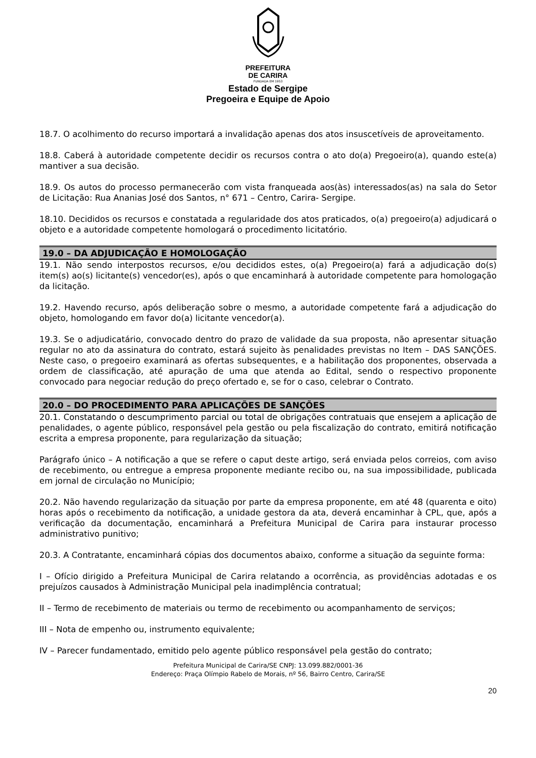PREFEITURA
DE CARIRA
FUNDADA EM 1953
Estado de Sergipe
Pregoeira e Equipe de Apoio
18.7. O acolhimento do recurso importará a invalidação apenas dos atos insuscetíveis de aproveitamento.
18.8. Caberá à autoridade competente decidir os recursos contra o ato do(a) Pregoeiro(a), quando este(a) mantiver a sua decisão.
18.9. Os autos do processo permanecerão com vista franqueada aos(às) interessados(as) na sala do Setor de Licitação: Rua Ananias José dos Santos, n° 671 – Centro, Carira- Sergipe.
18.10. Decididos os recursos e constatada a regularidade dos atos praticados, o(a) pregoeiro(a) adjudicará o objeto e a autoridade competente homologará o procedimento licitatório.
19.0 – DA ADJUDICAÇÃO E HOMOLOGAÇÃO
19.1. Não sendo interpostos recursos, e/ou decididos estes, o(a) Pregoeiro(a) fará a adjudicação do(s) item(s) ao(s) licitante(s) vencedor(es), após o que encaminhará à autoridade competente para homologação da licitação.
19.2. Havendo recurso, após deliberação sobre o mesmo, a autoridade competente fará a adjudicação do objeto, homologando em favor do(a) licitante vencedor(a).
19.3. Se o adjudicatário, convocado dentro do prazo de validade da sua proposta, não apresentar situação regular no ato da assinatura do contrato, estará sujeito às penalidades previstas no Item – DAS SANÇÕES. Neste caso, o pregoeiro examinará as ofertas subsequentes, e a habilitação dos proponentes, observada a ordem de classificação, até apuração de uma que atenda ao Edital, sendo o respectivo proponente convocado para negociar redução do preço ofertado e, se for o caso, celebrar o Contrato.
20.0 – DO PROCEDIMENTO PARA APLICAÇÕES DE SANÇÕES
20.1. Constatando o descumprimento parcial ou total de obrigações contratuais que ensejem a aplicação de penalidades, o agente público, responsável pela gestão ou pela fiscalização do contrato, emitirá notificação escrita a empresa proponente, para regularização da situação;
Parágrafo único – A notificação a que se refere o caput deste artigo, será enviada pelos correios, com aviso de recebimento, ou entregue a empresa proponente mediante recibo ou, na sua impossibilidade, publicada em jornal de circulação no Município;
20.2. Não havendo regularização da situação por parte da empresa proponente, em até 48 (quarenta e oito) horas após o recebimento da notificação, a unidade gestora da ata, deverá encaminhar à CPL, que, após a verificação da documentação, encaminhará a Prefeitura Municipal de Carira para instaurar processo administrativo punitivo;
20.3. A Contratante, encaminhará cópias dos documentos abaixo, conforme a situação da seguinte forma:
I – Ofício dirigido a Prefeitura Municipal de Carira relatando a ocorrência, as providências adotadas e os prejuízos causados à Administração Municipal pela inadimplência contratual;
II – Termo de recebimento de materiais ou termo de recebimento ou acompanhamento de serviços;
III – Nota de empenho ou, instrumento equivalente;
IV – Parecer fundamentado, emitido pelo agente público responsável pela gestão do contrato;
Prefeitura Municipal de Carira/SE CNPJ: 13.099.882/0001-36
Endereço: Praça Olímpio Rabelo de Morais, nº 56, Bairro Centro, Carira/SE
20